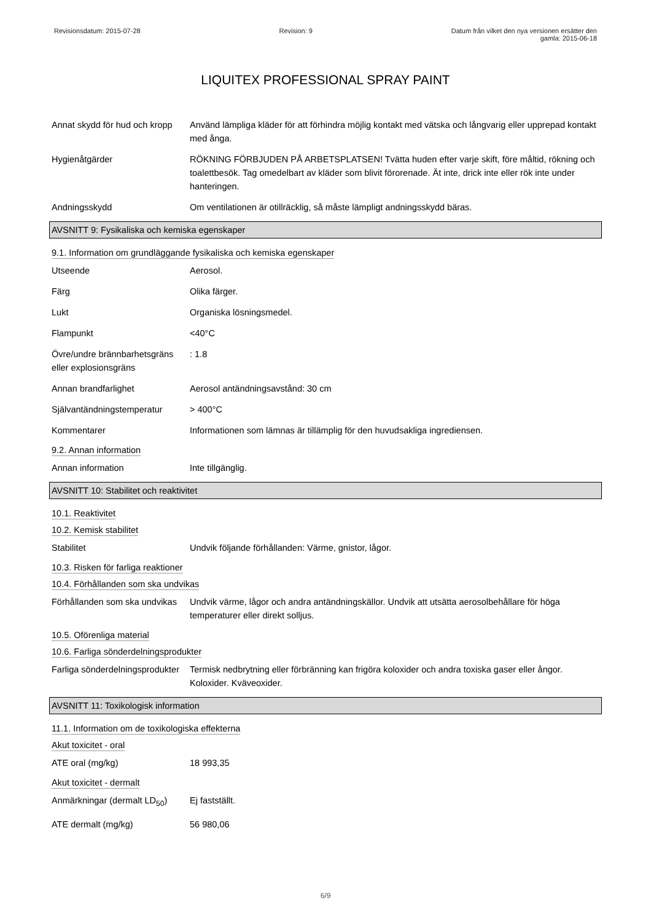Revisionsdatum: 2015-07-28 Revision: 9 Datum från vilket den nya versionen ersätter den
gamla: 2015-06-18
LIQUITEX PROFESSIONAL SPRAY PAINT
Annat skydd för hud och kropp
Använd lämpliga kläder för att förhindra möjlig kontakt med vätska och långvarig eller upprepad kontakt med ånga.
Hygienåtgärder RÖKNING FÖRBJUDEN PÅ ARBETSPLATSEN! Tvätta huden efter varje skift, före måltid, rökning och toalettbesök. Tag omedelbart av kläder som blivit förorenade. Ät inte, drick inte eller rök inte under hanteringen.
Andningsskydd Om ventilationen är otillräcklig, så måste lämpligt andningsskydd bäras.
AVSNITT 9: Fysikaliska och kemiska egenskaper
9.1. Information om grundläggande fysikaliska och kemiska egenskaper
Utseende Aerosol.
Färg Olika färger.
Lukt Organiska lösningsmedel.
Flampunkt <40°C
Övre/undre brännbarhetsgräns eller explosionsgräns
: 1.8
Annan brandfarlighet Aerosol antändningsavstånd: 30 cm
Självantändningstemperatur
> 400°C
Kommentarer Informationen som lämnas är tillämplig för den huvudsakliga ingrediensen.
9.2. Annan information
Annan information Inte tillgänglig.
AVSNITT 10: Stabilitet och reaktivitet
10.1. Reaktivitet
10.2. Kemisk stabilitet
Stabilitet Undvik följande förhållanden: Värme, gnistor, lågor.
10.3. Risken för farliga reaktioner
10.4. Förhållanden som ska undvikas
Förhållanden som ska undvikas
Undvik värme, lågor och andra antändningskällor. Undvik att utsätta aerosolbehållare för höga temperaturer eller direkt solljus.
10.5. Oförenliga material
10.6. Farliga sönderdelningsprodukter
Farliga sönderdelningsprodukter
Termisk nedbrytning eller förbränning kan frigöra koloxider och andra toxiska gaser eller ångor. Koloxider. Kväveoxider.
AVSNITT 11: Toxikologisk information
11.1. Information om de toxikologiska effekterna
Akut toxicitet - oral
ATE oral (mg/kg) 18 993,35
Akut toxicitet - dermalt
Anmärkningar (dermalt LD<sub>50</sub>)
Ej fastställt.
ATE dermalt (mg/kg) 56 980,06
6/9